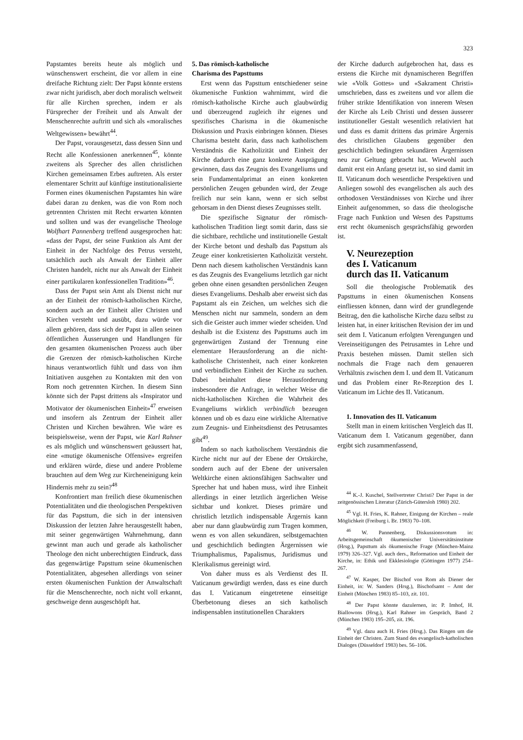323
Papstamtes bereits heute als möglich und wünschenswert erscheint, die vor allem in eine dreifache Richtung zielt: Der Papst könnte erstens zwar nicht juridisch, aber doch moralisch weltweit für alle Kirchen sprechen, indem er als Fürsprecher der Freiheit und als Anwalt der Menschenrechte auftritt und sich als «moralisches Weltgewissen» bewährt<sup>44</sup>.
Der Papst, vorausgesetzt, dass dessen Sinn und Recht alle Konfessionen anerkennen<sup>45</sup>, könnte zweitens als Sprecher des allen christlichen Kirchen gemeinsamen Erbes auftreten. Als erster elementarer Schritt auf künftige institutionalisierte Formen eines ökumenischen Papstamtes hin wäre dabei daran zu denken, was die von Rom noch getrennten Christen mit Recht erwarten könnten und sollten und was der evangelische Theologe Wolfhart Pannenberg treffend ausgesprochen hat: «dass der Papst, der seine Funktion als Amt der Einheit in der Nachfolge des Petrus versteht, tatsächlich auch als Anwalt der Einheit aller Christen handelt, nicht nur als Anwalt der Einheit einer partikularen konfessionellen Tradition»<sup>46</sup>.
Dass der Papst sein Amt als Dienst nicht nur an der Einheit der römisch-katholischen Kirche, sondern auch an der Einheit aller Christen und Kirchen versteht und ausübt, dazu würde vor allem gehören, dass sich der Papst in allen seinen öffentlichen Äusserungen und Handlungen für den gesamten ökumenischen Prozess auch über die Grenzen der römisch-katholischen Kirche hinaus verantwortlich fühlt und dass von ihm Initiativen ausgehen zu Kontakten mit den von Rom noch getrennten Kirchen. In diesem Sinn könnte sich der Papst drittens als «Inspirator und Motivator der ökumenischen Einheit»<sup>47</sup> erweisen und insofern als Zentrum der Einheit aller Christen und Kirchen bewähren. Wie wäre es beispielsweise, wenn der Papst, wie Karl Rahner es als möglich und wünschenswert geäussert hat, eine «mutige ökumenische Offensive» ergreifen und erklären würde, diese und andere Probleme brauchten auf dem Weg zur Kircheneinigung kein Hindernis mehr zu sein?<sup>48</sup>
Konfrontiert man freilich diese ökumenischen Potentialitäten und die theologischen Perspektiven für das Papsttum, die sich in der intensiven Diskussion der letzten Jahre herausgestellt haben, mit seiner gegenwärtigen Wahrnehmung, dann gewinnt man auch und gerade als katholischer Theologe den nicht unberechtigten Eindruck, dass das gegenwärtige Papsttum seine ökumenischen Potentialitäten, abgesehen allerdings von seiner ersten ökumenischen Funktion der Anwaltschaft für die Menschenrechte, noch nicht voll erkannt, geschweige denn ausgeschöpft hat.
5. Das römisch-katholische
Charisma des Papsttums
Erst wenn das Papsttum entschiedener seine ökumenische Funktion wahrnimmt, wird die römisch-katholische Kirche auch glaubwürdig und überzeugend zugleich ihr eigenes und spezifisches Charisma in die ökumenische Diskussion und Praxis einbringen können. Dieses Charisma besteht darin, dass nach katholischem Verständnis die Katholizität und Einheit der Kirche dadurch eine ganz konkrete Ausprägung gewinnen, dass das Zeugnis des Evangeliums und sein Fundamentalprimat an einen konkreten persönlichen Zeugen gebunden wird, der Zeuge freilich nur sein kann, wenn er sich selbst gehorsam in den Dienst dieses Zeugnisses stellt.
Die spezifische Signatur der römisch-katholischen Tradition liegt somit darin, dass sie die sichtbare, rechtliche und institutionelle Gestalt der Kirche betont und deshalb das Papsttum als Zeuge einer konkretisierten Katholizität versteht. Denn nach diesem katholischen Verständnis kann es das Zeugnis des Evangeliums letztlich gar nicht geben ohne einen gesandten persönlichen Zeugen dieses Evangeliums. Deshalb aber erweist sich das Papstamt als ein Zeichen, um welches sich die Menschen nicht nur sammeln, sondern an dem sich die Geister auch immer wieder scheiden. Und deshalb ist die Existenz des Papsttums auch im gegenwärtigen Zustand der Trennung eine elementare Herausforderung an die nicht-katholische Christenheit, nach einer konkreten und verbindlichen Einheit der Kirche zu suchen. Dabei beinhaltet diese Herausforderung insbesondere die Anfrage, in welcher Weise die nicht-katholischen Kirchen die Wahrheit des Evangeliums wirklich verbindlich bezeugen können und ob es dazu eine wirkliche Alternative zum Zeugnis- und Einheitsdienst des Petrusamtes gibt<sup>49</sup>.
Indem so nach katholischem Verständnis die Kirche nicht nur auf der Ebene der Ortskirche, sondern auch auf der Ebene der universalen Weltkirche einen aktionsfähigen Sachwalter und Sprecher hat und haben muss, wird ihre Einheit allerdings in einer letztlich ärgerlichen Weise sichtbar und konkret. Dieses primäre und christlich letztlich indispensable Ärgernis kann aber nur dann glaubwürdig zum Tragen kommen, wenn es von allen sekundären, selbstgemachten und geschichtlich bedingten Ärgernissen wie Triumphalismus, Papalismus, Juridismus und Klerikalismus gereinigt wird.
Von daher muss es als Verdienst des II. Vaticanum gewürdigt werden, dass es eine durch das I. Vaticanum eingetretene einseitige Überbetonung dieses an sich katholisch indispensablen institutionellen Charakters
der Kirche dadurch aufgebrochen hat, dass es erstens die Kirche mit dynamischeren Begriffen wie «Volk Gottes» und «Sakrament Christi» umschrieben, dass es zweitens und vor allem die früher strikte Identifikation von innerem Wesen der Kirche als Leib Christi und dessen äusserer institutioneller Gestalt wesentlich relativiert hat und dass es damit drittens das primäre Ärgernis des christlichen Glaubens gegenüber den geschichtlich bedingten sekundären Ärgernissen neu zur Geltung gebracht hat. Wiewohl auch damit erst ein Anfang gesetzt ist, so sind damit im II. Vaticanum doch wesentliche Perspektiven und Anliegen sowohl des evangelischen als auch des orthodoxen Verständnisses von Kirche und ihrer Einheit aufgenommen, so dass die theologische Frage nach Funktion und Wesen des Papsttums erst recht ökumenisch gesprächsfähig geworden ist.
V. Neurezeption
des I. Vaticanum
durch das II. Vaticanum
Soll die theologische Problematik des Papsttums in einen ökumenischen Konsens einfliessen können, dann wird der grundlegende Beitrag, den die katholische Kirche dazu selbst zu leisten hat, in einer kritischen Revision der im und seit dem I. Vaticanum erfolgten Verengungen und Vereinseitigungen des Petrusamtes in Lehre und Praxis bestehen müssen. Damit stellen sich nochmals die Frage nach dem genaueren Verhältnis zwischen dem I. und dem II. Vaticanum und das Problem einer Re-Rezeption des I. Vaticanum im Lichte des II. Vaticanum.
1. Innovation des II. Vaticanum
Stellt man in einem kritischen Vergleich das II. Vaticanum dem I. Vaticanum gegenüber, dann ergibt sich zusammenfassend,
<sup>44</sup> K.-J. Kuschel, Stellvertreter Christi? Der Papst in der zeitgenössischen Literatur (Zürich-Gütersloh 1980) 202.
<sup>45</sup> Vgl. H. Fries, K. Rahner, Einigung der Kirchen – reale Möglichkeit (Freiburg i. Br. 1983) 70–108.
<sup>46</sup> W. Pannenberg, Diskussionsvotum in: Arbeitsgemeinschaft ökumenischer Universitätsinstitute (Hrsg.), Papsttum als ökumenische Frage (München-Mainz 1979) 326–327. Vgl. auch ders., Reformation und Einheit der Kirche, in: Ethik und Ekklesiologie (Göttingen 1977) 254–267.
<sup>47</sup> W. Kasper, Der Bischof von Rom als Diener der Einheit, in: W. Sanders (Hrsg.), Bischofsamt – Amt der Einheit (München 1983) 85–103, zit. 101.
<sup>48</sup> Der Papst könnte dazulernen, in: P. Imhof, H. Biallowons (Hrsg.), Karl Rahner im Gespräch, Band 2 (München 1983) 195–205, zit. 196.
<sup>49</sup> Vgl. dazu auch H. Fries (Hrsg.). Das Ringen um die Einheit der Christen. Zum Stand des evangelisch-katholischen Dialoges (Düsseldorf 1983) bes. 56–106.